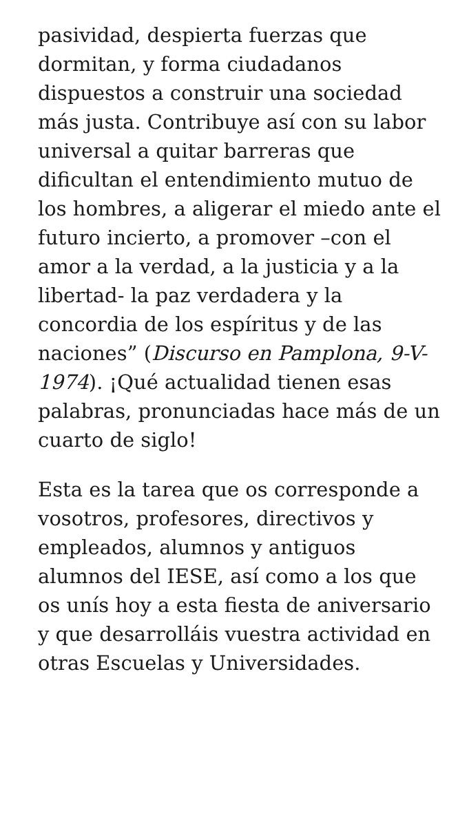pasividad, despierta fuerzas que dormitan, y forma ciudadanos dispuestos a construir una sociedad más justa. Contribuye así con su labor universal a quitar barreras que dificultan el entendimiento mutuo de los hombres, a aligerar el miedo ante el futuro incierto, a promover –con el amor a la verdad, a la justicia y a la libertad- la paz verdadera y la concordia de los espíritus y de las naciones” (Discurso en Pamplona, 9-V-1974). ¡Qué actualidad tienen esas palabras, pronunciadas hace más de un cuarto de siglo!
Esta es la tarea que os corresponde a vosotros, profesores, directivos y empleados, alumnos y antiguos alumnos del IESE, así como a los que os unís hoy a esta fiesta de aniversario y que desarrolláis vuestra actividad en otras Escuelas y Universidades.